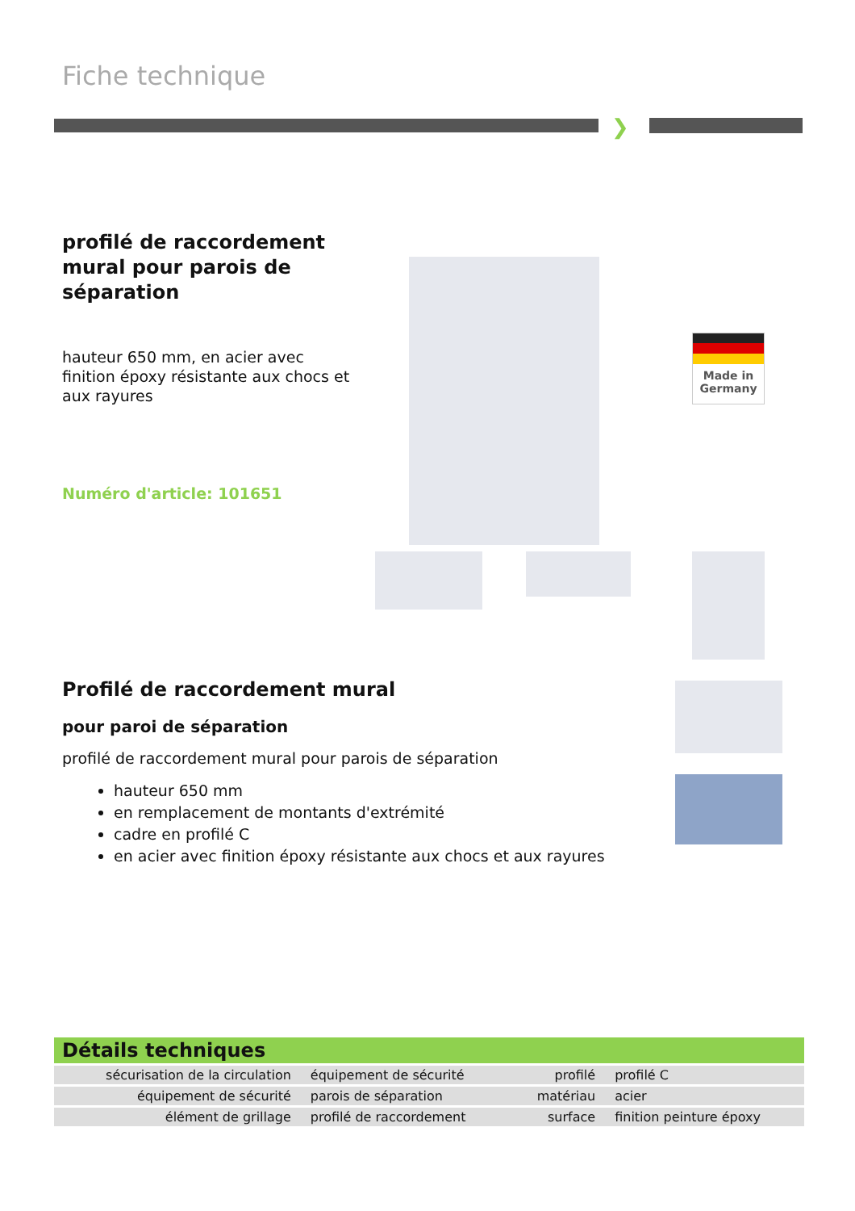Fiche technique
❯
profilé de raccordement mural pour parois de séparation
hauteur 650 mm, en acier avec finition époxy résistante aux chocs et aux rayures
Numéro d'article: 101651
Made in Germany
Profilé de raccordement mural
pour paroi de séparation
profilé de raccordement mural pour parois de séparation
hauteur 650 mm
en remplacement de montants d'extrémité
cadre en profilé C
en acier avec finition époxy résistante aux chocs et aux rayures
Détails techniques
| sécurisation de la circulation | équipement de sécurité | profilé | profilé C |
| équipement de sécurité | parois de séparation | matériau | acier |
| élément de grillage | profilé de raccordement | surface | finition peinture époxy |